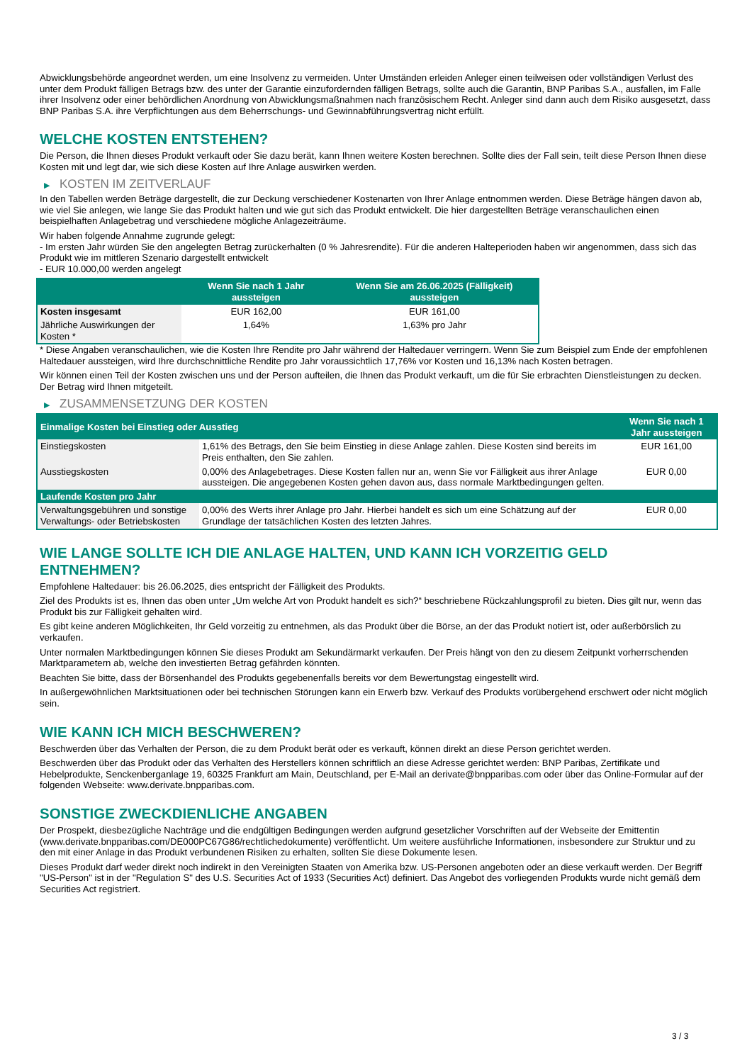Abwicklungsbehörde angeordnet werden, um eine Insolvenz zu vermeiden. Unter Umständen erleiden Anleger einen teilweisen oder vollständigen Verlust des unter dem Produkt fälligen Betrags bzw. des unter der Garantie einzufordernden fälligen Betrags, sollte auch die Garantin, BNP Paribas S.A., ausfallen, im Falle ihrer Insolvenz oder einer behördlichen Anordnung von Abwicklungsmaßnahmen nach französischem Recht. Anleger sind dann auch dem Risiko ausgesetzt, dass BNP Paribas S.A. ihre Verpflichtungen aus dem Beherrschungs- und Gewinnabführungsvertrag nicht erfüllt.
WELCHE KOSTEN ENTSTEHEN?
Die Person, die Ihnen dieses Produkt verkauft oder Sie dazu berät, kann Ihnen weitere Kosten berechnen. Sollte dies der Fall sein, teilt diese Person Ihnen diese Kosten mit und legt dar, wie sich diese Kosten auf Ihre Anlage auswirken werden.
▶ KOSTEN IM ZEITVERLAUF
In den Tabellen werden Beträge dargestellt, die zur Deckung verschiedener Kostenarten von Ihrer Anlage entnommen werden. Diese Beträge hängen davon ab, wie viel Sie anlegen, wie lange Sie das Produkt halten und wie gut sich das Produkt entwickelt. Die hier dargestellten Beträge veranschaulichen einen beispielhaften Anlagebetrag und verschiedene mögliche Anlagezeiträume.
Wir haben folgende Annahme zugrunde gelegt:
- Im ersten Jahr würden Sie den angelegten Betrag zurückerhalten (0 % Jahresrendite). Für die anderen Halteperioden haben wir angenommen, dass sich das Produkt wie im mittleren Szenario dargestellt entwickelt
- EUR 10.000,00 werden angelegt
| | Wenn Sie nach 1 Jahr aussteigen | Wenn Sie am 26.06.2025 (Fälligkeit) aussteigen |
| --- | --- | --- |
| Kosten insgesamt | EUR 162,00 | EUR 161,00 |
| Jährliche Auswirkungen der Kosten * | 1,64% | 1,63% pro Jahr |
* Diese Angaben veranschaulichen, wie die Kosten Ihre Rendite pro Jahr während der Haltedauer verringern. Wenn Sie zum Beispiel zum Ende der empfohlenen Haltedauer aussteigen, wird Ihre durchschnittliche Rendite pro Jahr voraussichtlich 17,76% vor Kosten und 16,13% nach Kosten betragen.
Wir können einen Teil der Kosten zwischen uns und der Person aufteilen, die Ihnen das Produkt verkauft, um die für Sie erbrachten Dienstleistungen zu decken. Der Betrag wird Ihnen mitgeteilt.
▶ ZUSAMMENSETZUNG DER KOSTEN
| Einmalige Kosten bei Einstieg oder Ausstieg | | Wenn Sie nach 1 Jahr aussteigen |
| --- | --- | --- |
| Einstiegskosten | 1,61% des Betrags, den Sie beim Einstieg in diese Anlage zahlen. Diese Kosten sind bereits im Preis enthalten, den Sie zahlen. | EUR 161,00 |
| Ausstiegskosten | 0,00% des Anlagebetrages. Diese Kosten fallen nur an, wenn Sie vor Fälligkeit aus ihrer Anlage aussteigen. Die angegebenen Kosten gehen davon aus, dass normale Marktbedingungen gelten. | EUR 0,00 |
| Laufende Kosten pro Jahr | | |
| Verwaltungsgebühren und sonstige Verwaltungs- oder Betriebskosten | 0,00% des Werts ihrer Anlage pro Jahr. Hierbei handelt es sich um eine Schätzung auf der Grundlage der tatsächlichen Kosten des letzten Jahres. | EUR 0,00 |
WIE LANGE SOLLTE ICH DIE ANLAGE HALTEN, UND KANN ICH VORZEITIG GELD ENTNEHMEN?
Empfohlene Haltedauer: bis 26.06.2025, dies entspricht der Fälligkeit des Produkts.
Ziel des Produkts ist es, Ihnen das oben unter „Um welche Art von Produkt handelt es sich?“ beschriebene Rückzahlungsprofil zu bieten. Dies gilt nur, wenn das Produkt bis zur Fälligkeit gehalten wird.
Es gibt keine anderen Möglichkeiten, Ihr Geld vorzeitig zu entnehmen, als das Produkt über die Börse, an der das Produkt notiert ist, oder außerbörslich zu verkaufen.
Unter normalen Marktbedingungen können Sie dieses Produkt am Sekundärmarkt verkaufen. Der Preis hängt von den zu diesem Zeitpunkt vorherrschenden Marktparametern ab, welche den investierten Betrag gefährden könnten.
Beachten Sie bitte, dass der Börsenhandel des Produkts gegebenenfalls bereits vor dem Bewertungstag eingestellt wird.
In außergewöhnlichen Marktsituationen oder bei technischen Störungen kann ein Erwerb bzw. Verkauf des Produkts vorübergehend erschwert oder nicht möglich sein.
WIE KANN ICH MICH BESCHWEREN?
Beschwerden über das Verhalten der Person, die zu dem Produkt berät oder es verkauft, können direkt an diese Person gerichtet werden.
Beschwerden über das Produkt oder das Verhalten des Herstellers können schriftlich an diese Adresse gerichtet werden: BNP Paribas, Zertifikate und Hebelprodukte, Senckenberganlage 19, 60325 Frankfurt am Main, Deutschland, per E-Mail an derivate@bnpparibas.com oder über das Online-Formular auf der folgenden Webseite: www.derivate.bnpparibas.com.
SONSTIGE ZWECKDIENLICHE ANGABEN
Der Prospekt, diesbezügliche Nachträge und die endgültigen Bedingungen werden aufgrund gesetzlicher Vorschriften auf der Webseite der Emittentin (www.derivate.bnpparibas.com/DE000PC67G86/rechtlichedokumente) veröffentlicht. Um weitere ausführliche Informationen, insbesondere zur Struktur und zu den mit einer Anlage in das Produkt verbundenen Risiken zu erhalten, sollten Sie diese Dokumente lesen.
Dieses Produkt darf weder direkt noch indirekt in den Vereinigten Staaten von Amerika bzw. US-Personen angeboten oder an diese verkauft werden. Der Begriff "US-Person" ist in der "Regulation S" des U.S. Securities Act of 1933 (Securities Act) definiert. Das Angebot des vorliegenden Produkts wurde nicht gemäß dem Securities Act registriert.
3 / 3